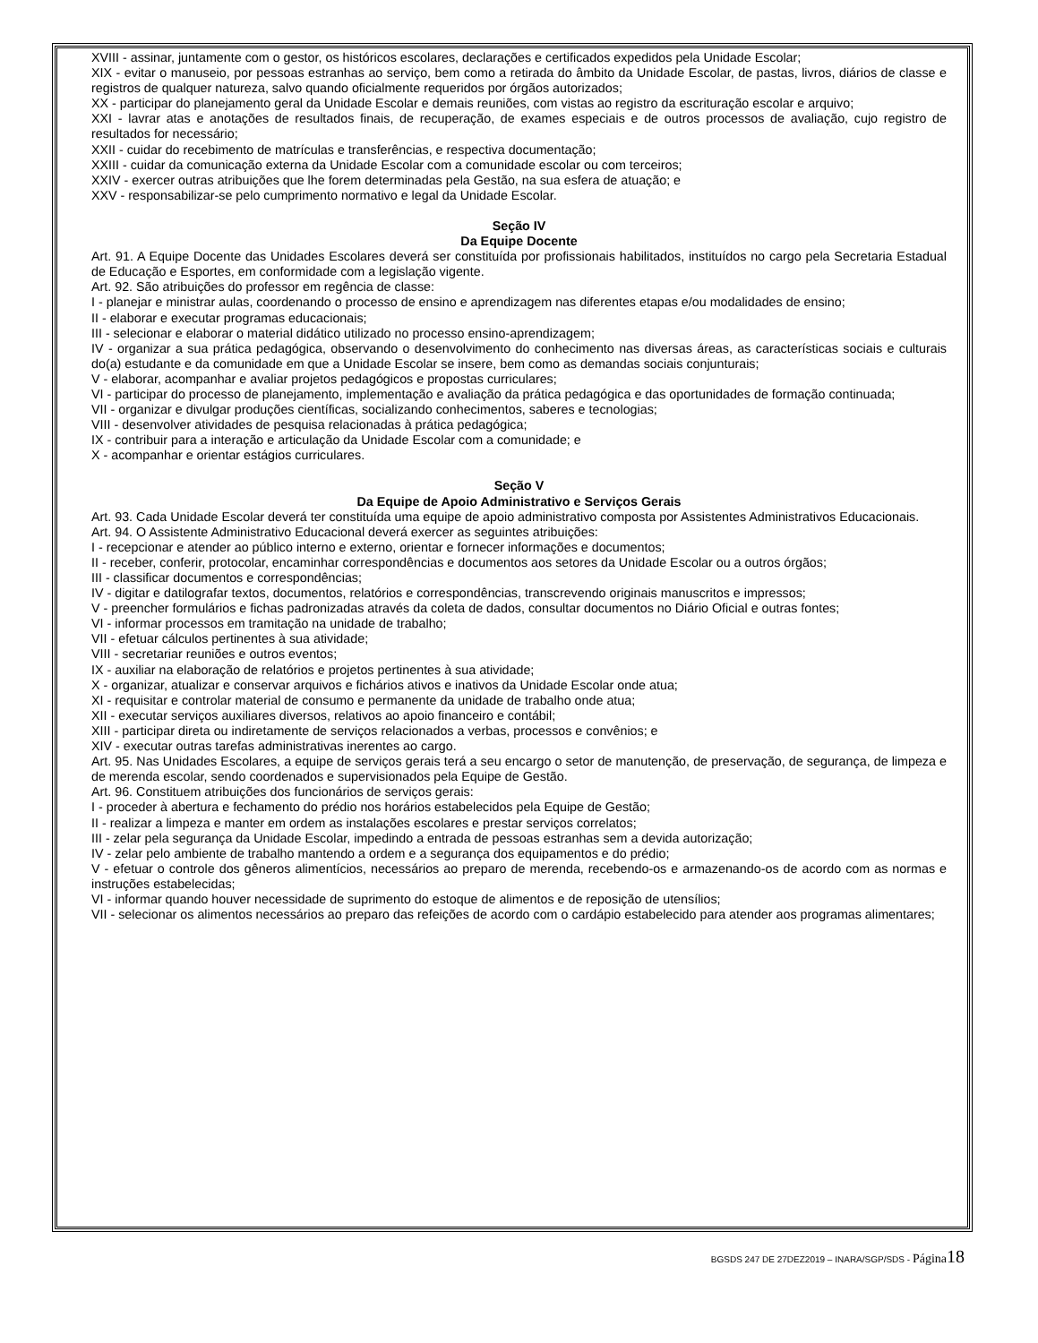XVIII - assinar, juntamente com o gestor, os históricos escolares, declarações e certificados expedidos pela Unidade Escolar;
XIX - evitar o manuseio, por pessoas estranhas ao serviço, bem como a retirada do âmbito da Unidade Escolar, de pastas, livros, diários de classe e registros de qualquer natureza, salvo quando oficialmente requeridos por órgãos autorizados;
XX - participar do planejamento geral da Unidade Escolar e demais reuniões, com vistas ao registro da escrituração escolar e arquivo;
XXI - lavrar atas e anotações de resultados finais, de recuperação, de exames especiais e de outros processos de avaliação, cujo registro de resultados for necessário;
XXII - cuidar do recebimento de matrículas e transferências, e respectiva documentação;
XXIII - cuidar da comunicação externa da Unidade Escolar com a comunidade escolar ou com terceiros;
XXIV - exercer outras atribuições que lhe forem determinadas pela Gestão, na sua esfera de atuação; e
XXV - responsabilizar-se pelo cumprimento normativo e legal da Unidade Escolar.
Seção IV
Da Equipe Docente
Art. 91. A Equipe Docente das Unidades Escolares deverá ser constituída por profissionais habilitados, instituídos no cargo pela Secretaria Estadual de Educação e Esportes, em conformidade com a legislação vigente.
Art. 92. São atribuições do professor em regência de classe:
I - planejar e ministrar aulas, coordenando o processo de ensino e aprendizagem nas diferentes etapas e/ou modalidades de ensino;
II - elaborar e executar programas educacionais;
III - selecionar e elaborar o material didático utilizado no processo ensino-aprendizagem;
IV - organizar a sua prática pedagógica, observando o desenvolvimento do conhecimento nas diversas áreas, as características sociais e culturais do(a) estudante e da comunidade em que a Unidade Escolar se insere, bem como as demandas sociais conjunturais;
V - elaborar, acompanhar e avaliar projetos pedagógicos e propostas curriculares;
VI - participar do processo de planejamento, implementação e avaliação da prática pedagógica e das oportunidades de formação continuada;
VII - organizar e divulgar produções científicas, socializando conhecimentos, saberes e tecnologias;
VIII - desenvolver atividades de pesquisa relacionadas à prática pedagógica;
IX - contribuir para a interação e articulação da Unidade Escolar com a comunidade; e
X - acompanhar e orientar estágios curriculares.
Seção V
Da Equipe de Apoio Administrativo e Serviços Gerais
Art. 93. Cada Unidade Escolar deverá ter constituída uma equipe de apoio administrativo composta por Assistentes Administrativos Educacionais.
Art. 94. O Assistente Administrativo Educacional deverá exercer as seguintes atribuições:
I - recepcionar e atender ao público interno e externo, orientar e fornecer informações e documentos;
II - receber, conferir, protocolar, encaminhar correspondências e documentos aos setores da Unidade Escolar ou a outros órgãos;
III - classificar documentos e correspondências;
IV - digitar e datilografar textos, documentos, relatórios e correspondências, transcrevendo originais manuscritos e impressos;
V - preencher formulários e fichas padronizadas através da coleta de dados, consultar documentos no Diário Oficial e outras fontes;
VI - informar processos em tramitação na unidade de trabalho;
VII - efetuar cálculos pertinentes à sua atividade;
VIII - secretariar reuniões e outros eventos;
IX - auxiliar na elaboração de relatórios e projetos pertinentes à sua atividade;
X - organizar, atualizar e conservar arquivos e fichários ativos e inativos da Unidade Escolar onde atua;
XI - requisitar e controlar material de consumo e permanente da unidade de trabalho onde atua;
XII - executar serviços auxiliares diversos, relativos ao apoio financeiro e contábil;
XIII - participar direta ou indiretamente de serviços relacionados a verbas, processos e convênios; e
XIV - executar outras tarefas administrativas inerentes ao cargo.
Art. 95. Nas Unidades Escolares, a equipe de serviços gerais terá a seu encargo o setor de manutenção, de preservação, de segurança, de limpeza e de merenda escolar, sendo coordenados e supervisionados pela Equipe de Gestão.
Art. 96. Constituem atribuições dos funcionários de serviços gerais:
I - proceder à abertura e fechamento do prédio nos horários estabelecidos pela Equipe de Gestão;
II - realizar a limpeza e manter em ordem as instalações escolares e prestar serviços correlatos;
III - zelar pela segurança da Unidade Escolar, impedindo a entrada de pessoas estranhas sem a devida autorização;
IV - zelar pelo ambiente de trabalho mantendo a ordem e a segurança dos equipamentos e do prédio;
V - efetuar o controle dos gêneros alimentícios, necessários ao preparo de merenda, recebendo-os e armazenando-os de acordo com as normas e instruções estabelecidas;
VI - informar quando houver necessidade de suprimento do estoque de alimentos e de reposição de utensílios;
VII - selecionar os alimentos necessários ao preparo das refeições de acordo com o cardápio estabelecido para atender aos programas alimentares;
BGSDS 247 DE 27DEZ2019 – INARA/SGP/SDS - Página 18